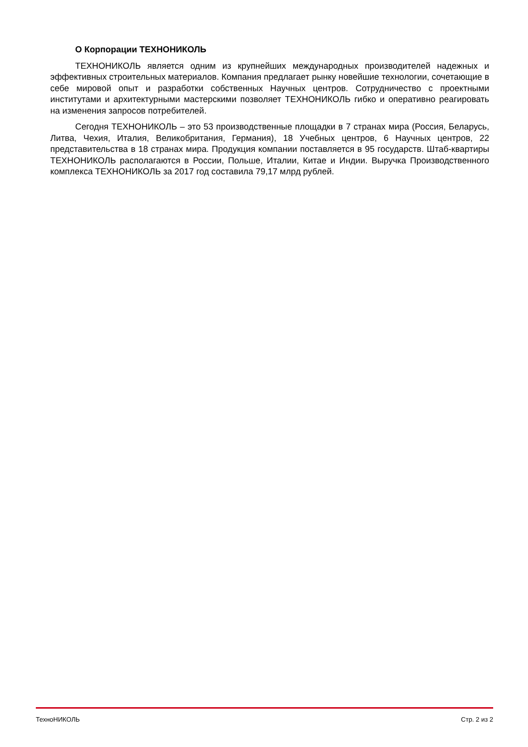О Корпорации ТЕХНОНИКОЛЬ
ТЕХНОНИКОЛЬ является одним из крупнейших международных производителей надежных и эффективных строительных материалов. Компания предлагает рынку новейшие технологии, сочетающие в себе мировой опыт и разработки собственных Научных центров. Сотрудничество с проектными институтами и архитектурными мастерскими позволяет ТЕХНОНИКОЛЬ гибко и оперативно реагировать на изменения запросов потребителей.
Сегодня ТЕХНОНИКОЛЬ – это 53 производственные площадки в 7 странах мира (Россия, Беларусь, Литва, Чехия, Италия, Великобритания, Германия), 18 Учебных центров, 6 Научных центров, 22 представительства в 18 странах мира. Продукция компании поставляется в 95 государств. Штаб-квартиры ТЕХНОНИКОЛЬ располагаются в России, Польше, Италии, Китае и Индии. Выручка Производственного комплекса ТЕХНОНИКОЛЬ за 2017 год составила 79,17 млрд рублей.
ТехноНИКОЛЬ Стр. 2 из 2